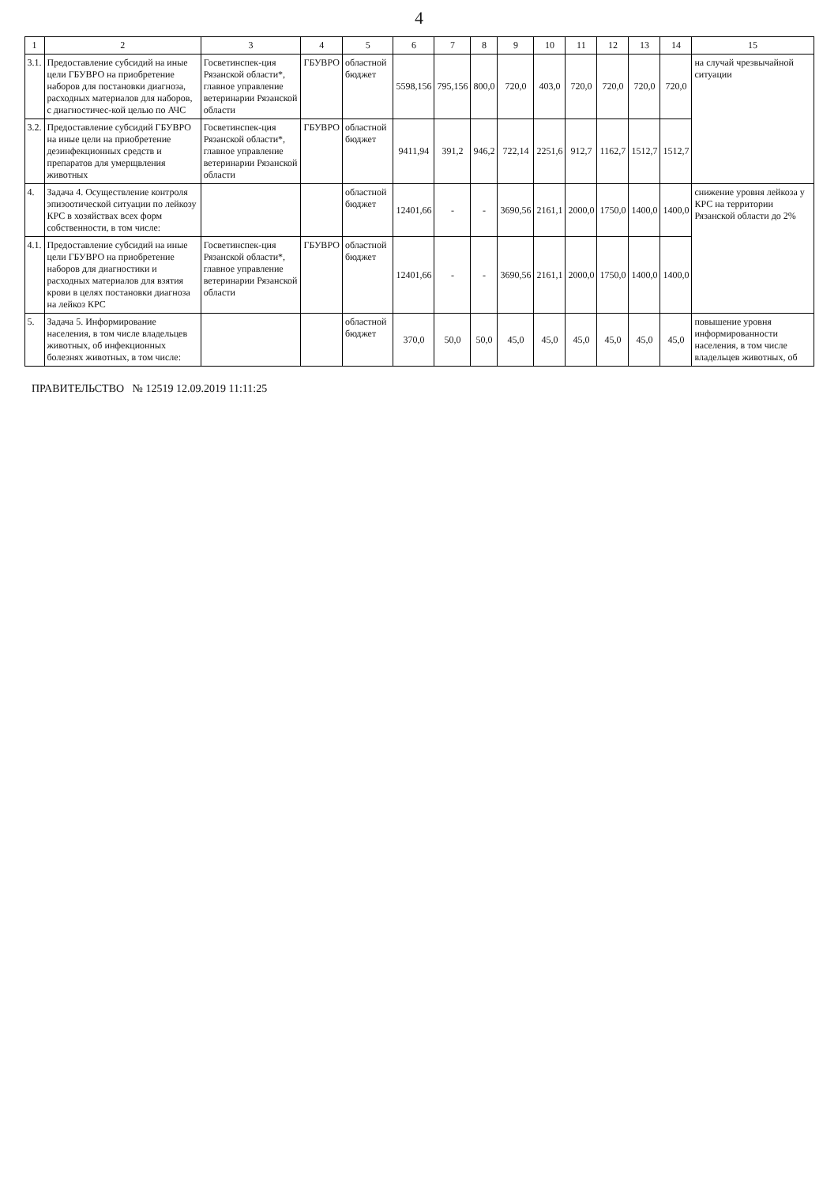4
| 1 | 2 | 3 | 4 | 5 | 6 | 7 | 8 | 9 | 10 | 11 | 12 | 13 | 14 | 15 |
| --- | --- | --- | --- | --- | --- | --- | --- | --- | --- | --- | --- | --- | --- | --- |
| 3.1. | Предоставление субсидий на иные цели ГБУВРО на приобретение наборов для постановки диагноза, расходных материалов для наборов, с диагностичес-кой целью по АЧС | Госветинспек-ция Рязанской области*, главное управление ветеринарии Рязанской области | ГБУВРО | областной бюджет | 5598,156 | 795,156 | 800,0 | 720,0 | 403,0 | 720,0 | 720,0 | 720,0 | 720,0 | на случай чрезвычайной ситуации |
| 3.2. | Предоставление субсидий ГБУВРО на иные цели на приобретение дезинфекционных средств и препаратов для умерщвления животных | Госветинспек-ция Рязанской области*, главное управление ветеринарии Рязанской области | ГБУВРО | областной бюджет | 9411,94 | 391,2 | 946,2 | 722,14 | 2251,6 | 912,7 | 1162,7 | 1512,7 | 1512,7 | |
| 4. | Задача 4. Осуществление контроля эпизоотической ситуации по лейкозу КРС в хозяйствах всех форм собственности, в том числе: | | | областной бюджет | 12401,66 | - | - | 3690,56 | 2161,1 | 2000,0 | 1750,0 | 1400,0 | 1400,0 | снижение уровня лейкоза у КРС на территории Рязанской области до 2% |
| 4.1. | Предоставление субсидий на иные цели ГБУВРО на приобретение наборов для диагностики и расходных материалов для взятия крови в целях постановки диагноза на лейкоз КРС | Госветинспек-ция Рязанской области*, главное управление ветеринарии Рязанской области | ГБУВРО | областной бюджет | 12401,66 | - | - | 3690,56 | 2161,1 | 2000,0 | 1750,0 | 1400,0 | 1400,0 | |
| 5. | Задача 5. Информирование населения, в том числе владельцев животных, об инфекционных болезнях животных, в том числе: | | | областной бюджет | 370,0 | 50,0 | 50,0 | 45,0 | 45,0 | 45,0 | 45,0 | 45,0 | 45,0 | повышение уровня информированности населения, в том числе владельцев животных, об |
ПРАВИТЕЛЬСТВО № 12519 12.09.2019 11:11:25